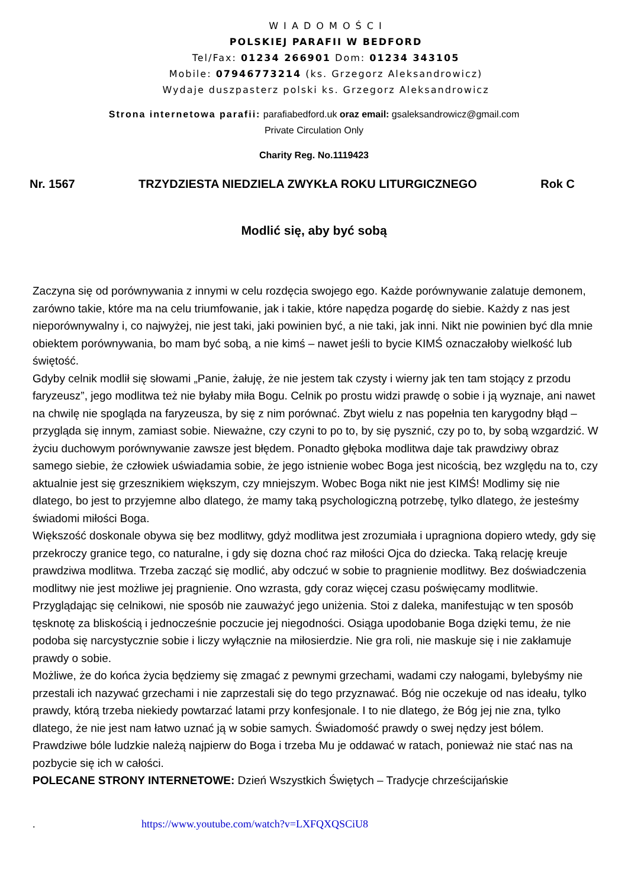W I A D O M O Ś C I
POLSKIEJ PARAFII W BEDFORD
Tel/Fax: 01234 266901 Dom: 01234 343105
Mobile: 07946773214 (ks. Grzegorz Aleksandrowicz)
Wydaje duszpasterz polski ks. Grzegorz Aleksandrowicz
Strona internetowa parafii: parafiabedford.uk oraz email: gsaleksandrowicz@gmail.com
Private Circulation Only
Charity Reg. No.1119423
Nr. 1567 TRZYDZIESTA NIEDZIELA ZWYKŁA ROKU LITURGICZNEGO Rok C
Modlić się, aby być sobą
Zaczyna się od porównywania z innymi w celu rozdęcia swojego ego. Każde porównywanie zalatuje demonem, zarówno takie, które ma na celu triumfowanie, jak i takie, które napędza pogardę do siebie. Każdy z nas jest nieporównywalny i, co najwyżej, nie jest taki, jaki powinien być, a nie taki, jak inni. Nikt nie powinien być dla mnie obiektem porównywania, bo mam być sobą, a nie kimś – nawet jeśli to bycie KIMŚ oznaczałoby wielkość lub świętość.
Gdyby celnik modlił się słowami „Panie, żałuję, że nie jestem tak czysty i wierny jak ten tam stojący z przodu faryzeusz”, jego modlitwa też nie byłaby miła Bogu. Celnik po prostu widzi prawdę o sobie i ją wyznaje, ani nawet na chwilę nie spogląda na faryzeusza, by się z nim porównać. Zbyt wielu z nas popełnia ten karygodny błąd – przygląda się innym, zamiast sobie. Nieważne, czy czyni to po to, by się pysznić, czy po to, by sobą wzgardzić. W życiu duchowym porównywanie zawsze jest błędem. Ponadto głęboka modlitwa daje tak prawdziwy obraz samego siebie, że człowiek uświadamia sobie, że jego istnienie wobec Boga jest nicością, bez względu na to, czy aktualnie jest się grzesznikiem większym, czy mniejszym. Wobec Boga nikt nie jest KIMŚ! Modlimy się nie dlatego, bo jest to przyjemne albo dlatego, że mamy taką psychologiczną potrzebę, tylko dlatego, że jesteśmy świadomi miłości Boga.
Większość doskonale obywa się bez modlitwy, gdyż modlitwa jest zrozumiała i upragniona dopiero wtedy, gdy się przekroczy granice tego, co naturalne, i gdy się dozna choć raz miłości Ojca do dziecka. Taką relację kreuje prawdziwa modlitwa. Trzeba zacząć się modlić, aby odczuć w sobie to pragnienie modlitwy. Bez doświadczenia modlitwy nie jest możliwe jej pragnienie. Ono wzrasta, gdy coraz więcej czasu poświęcamy modlitwie. Przyglądając się celnikowi, nie sposób nie zauważyć jego uniżenia. Stoi z daleka, manifestując w ten sposób tęsknotę za bliskością i jednocześnie poczucie jej niegodności. Osiąga upodobanie Boga dzięki temu, że nie podoba się narcystycznie sobie i liczy wyłącznie na miłosierdzie. Nie gra roli, nie maskuje się i nie zakłamuje prawdy o sobie.
Możliwe, że do końca życia będziemy się zmagać z pewnymi grzechami, wadami czy nałogami, bylebyśmy nie przestali ich nazywać grzechami i nie zaprzestali się do tego przyznawać. Bóg nie oczekuje od nas ideału, tylko prawdy, którą trzeba niekiedy powtarzać latami przy konfesjonale. I to nie dlatego, że Bóg jej nie zna, tylko dlatego, że nie jest nam łatwo uznać ją w sobie samych. Świadomość prawdy o swej nędzy jest bólem. Prawdziwe bóle ludzkie należą najpierw do Boga i trzeba Mu je oddawać w ratach, ponieważ nie stać nas na pozbycie się ich w całości.
POLECANE STRONY INTERNETOWE: Dzień Wszystkich Świętych – Tradycje chrześcijańskie
. https://www.youtube.com/watch?v=LXFQXQSCiU8